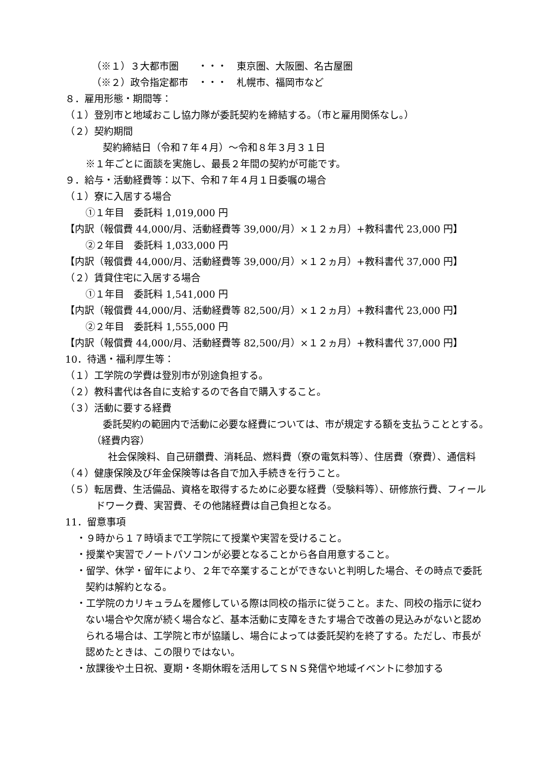（※１）３大都市圏　　・・・　東京圏、大阪圏、名古屋圏
（※２）政令指定都市　・・・　札幌市、福岡市など
８．雇用形態・期間等：
（１）登別市と地域おこし協力隊が委託契約を締結する。（市と雇用関係なし。）
（２）契約期間
契約締結日（令和７年４月）～令和８年３月３１日
※１年ごとに面談を実施し、最長２年間の契約が可能です。
９．給与・活動経費等：以下、令和７年４月１日委嘱の場合
（１）寮に入居する場合
①１年目　委託料 1,019,000 円
【内訳（報償費 44,000/月、活動経費等 39,000/月）×１２ヵ月）+教科書代 23,000 円】
②２年目　委託料 1,033,000 円
【内訳（報償費 44,000/月、活動経費等 39,000/月）×１２ヵ月）+教科書代 37,000 円】
（２）賃貸住宅に入居する場合
①１年目　委託料 1,541,000 円
【内訳（報償費 44,000/月、活動経費等 82,500/月）×１２ヵ月）+教科書代 23,000 円】
②２年目　委託料 1,555,000 円
【内訳（報償費 44,000/月、活動経費等 82,500/月）×１２ヵ月）+教科書代 37,000 円】
10．待遇・福利厚生等：
（１）工学院の学費は登別市が別途負担する。
（２）教科書代は各自に支給するので各自で購入すること。
（３）活動に要する経費
委託契約の範囲内で活動に必要な経費については、市が規定する額を支払うこととする。
（経費内容）
社会保険料、自己研鑽費、消耗品、燃料費（寮の電気料等）、住居費（寮費）、通信料
（４）健康保険及び年金保険等は各自で加入手続きを行うこと。
（５）転居費、生活備品、資格を取得するために必要な経費（受験料等）、研修旅行費、フィールドワーク費、実習費、その他諸経費は自己負担となる。
11．留意事項
・９時から１７時頃まで工学院にて授業や実習を受けること。
・授業や実習でノートパソコンが必要となることから各自用意すること。
・留学、休学・留年により、２年で卒業することができないと判明した場合、その時点で委託契約は解約となる。
・工学院のカリキュラムを履修している際は同校の指示に従うこと。また、同校の指示に従わない場合や欠席が続く場合など、基本活動に支障をきたす場合で改善の見込みがないと認められる場合は、工学院と市が協議し、場合によっては委託契約を終了する。ただし、市長が認めたときは、この限りではない。
・放課後や土日祝、夏期・冬期休暇を活用してＳＮＳ発信や地域イベントに参加する